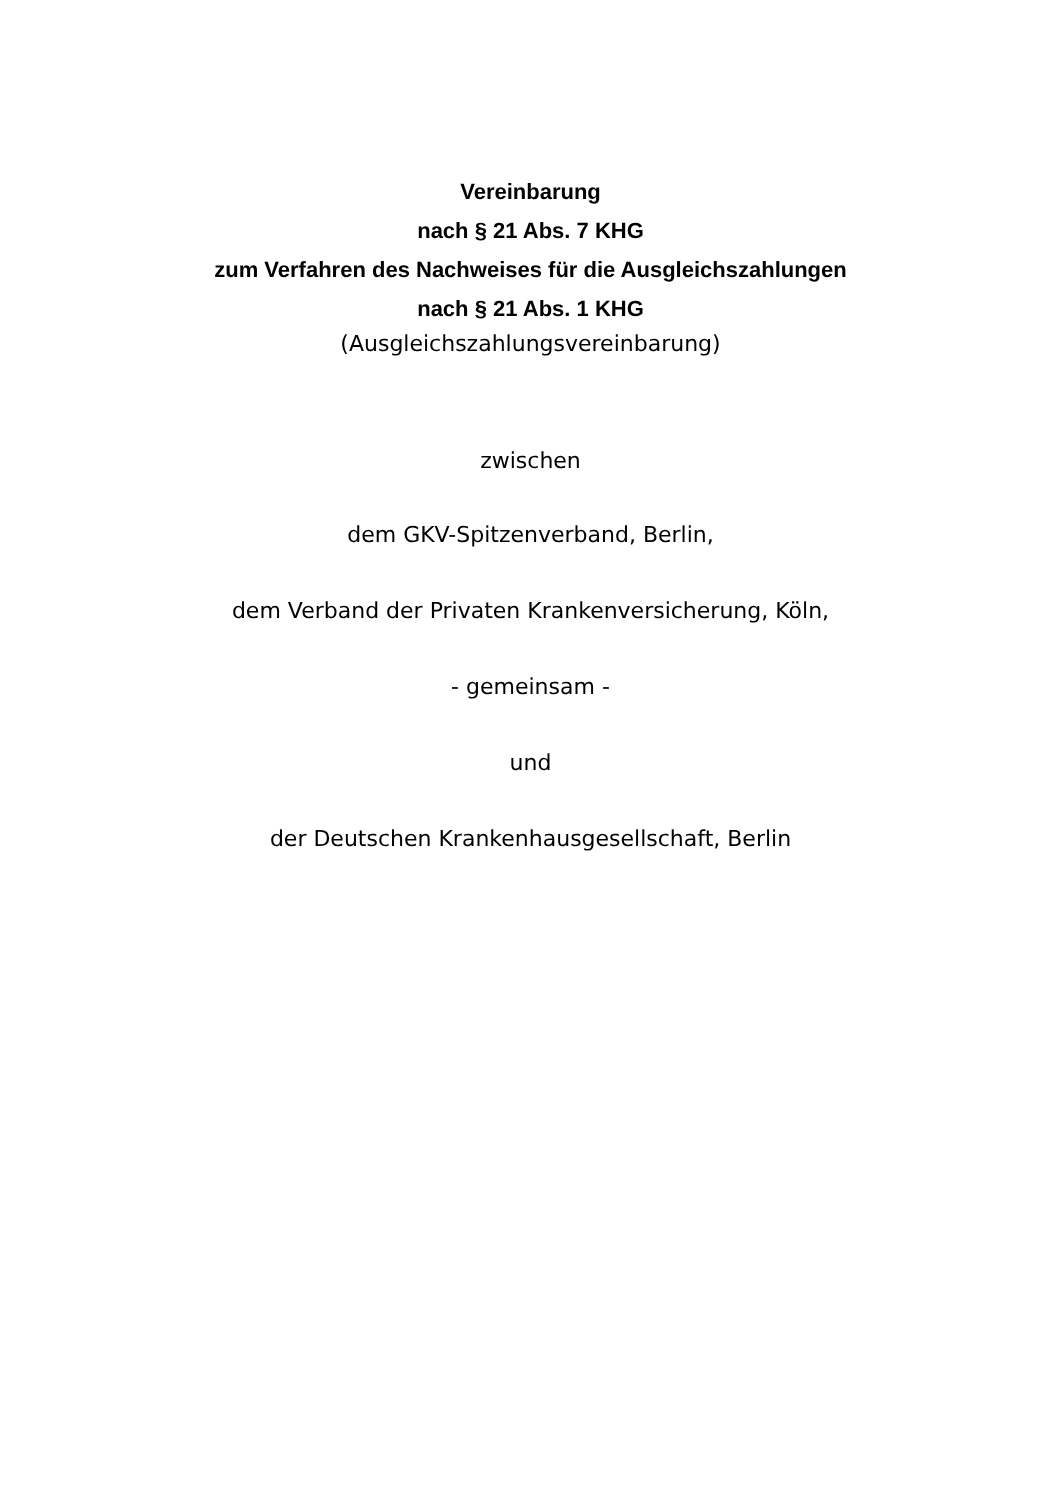Vereinbarung
nach § 21 Abs. 7 KHG
zum Verfahren des Nachweises für die Ausgleichszahlungen
nach § 21 Abs. 1 KHG
(Ausgleichszahlungsvereinbarung)
zwischen
dem GKV-Spitzenverband, Berlin,
dem Verband der Privaten Krankenversicherung, Köln,
- gemeinsam -
und
der Deutschen Krankenhausgesellschaft, Berlin